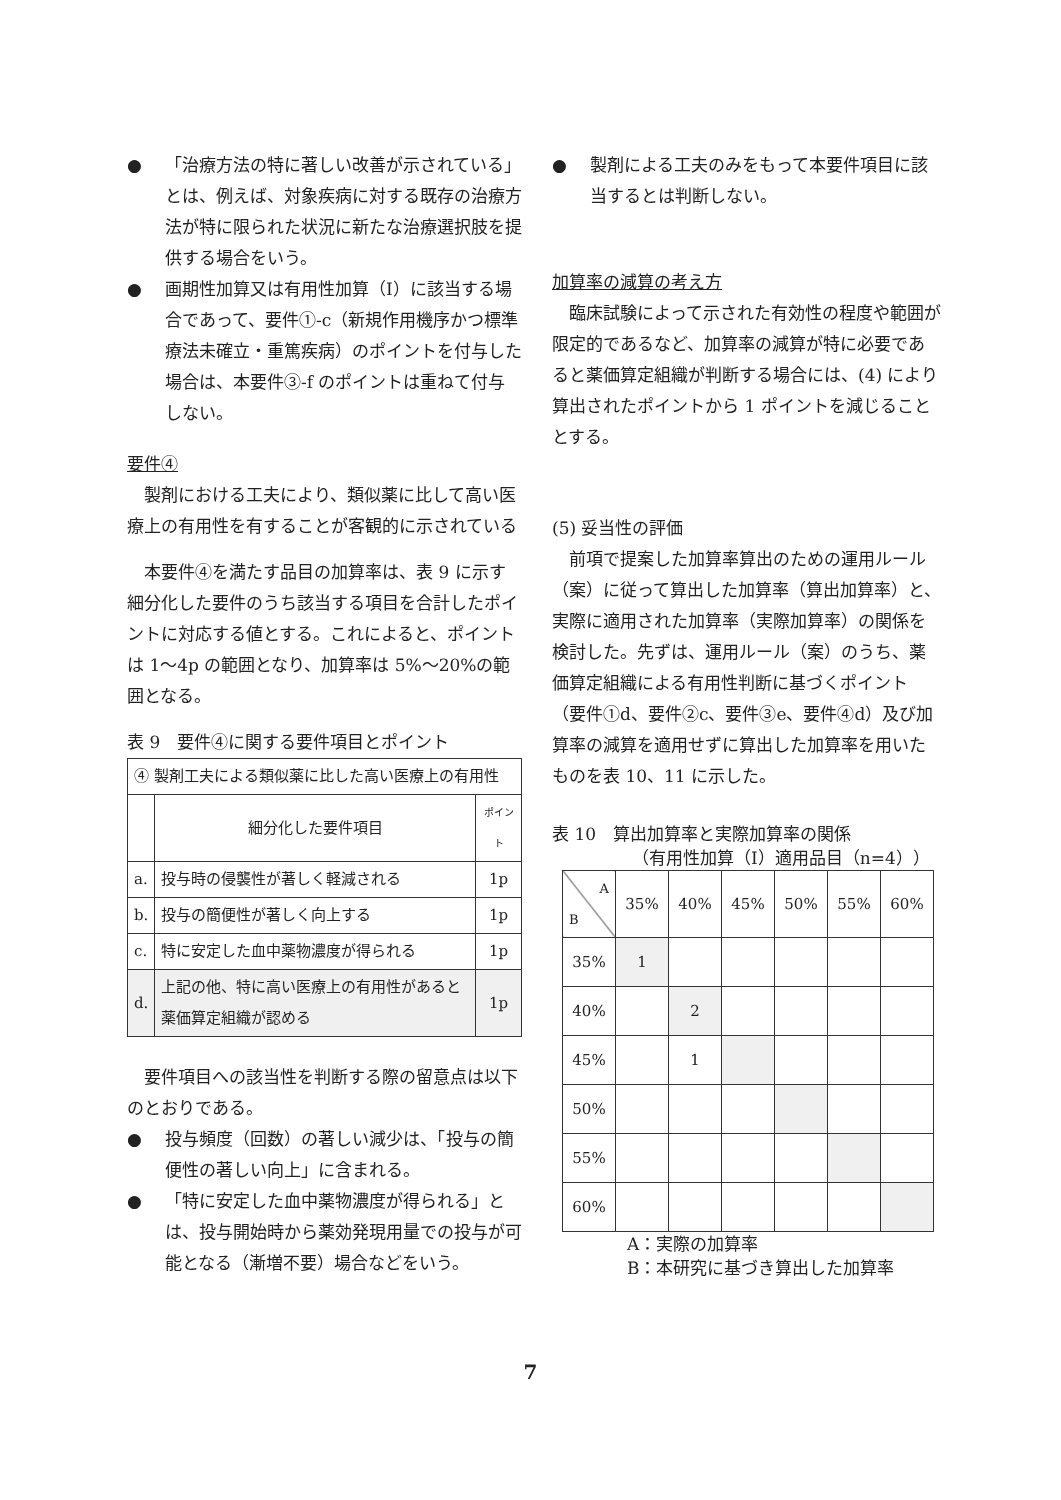● 「治療方法の特に著しい改善が示されている」とは、例えば、対象疾病に対する既存の治療方法が特に限られた状況に新たな治療選択肢を提供する場合をいう。
● 画期性加算又は有用性加算（Ⅰ）に該当する場合であって、要件①-c（新規作用機序かつ標準療法未確立・重篤疾病）のポイントを付与した場合は、本要件③-f のポイントは重ねて付与しない。
要件④
製剤における工夫により、類似薬に比して高い医療上の有用性を有することが客観的に示されている
本要件④を満たす品目の加算率は、表 9 に示す細分化した要件のうち該当する項目を合計したポイントに対応する値とする。これによると、ポイントは 1～4p の範囲となり、加算率は 5%～20%の範囲となる。
表 9　要件④に関する要件項目とポイント
| ④ 製剤工夫による類似薬に比した高い医療上の有用性 | | |
| | 細分化した要件項目 | ポイント |
| a. | 投与時の侵襲性が著しく軽減される | 1p |
| b. | 投与の簡便性が著しく向上する | 1p |
| c. | 特に安定した血中薬物濃度が得られる | 1p |
| d. | 上記の他、特に高い医療上の有用性があると薬価算定組織が認める | 1p |
要件項目への該当性を判断する際の留意点は以下のとおりである。
● 投与頻度（回数）の著しい減少は、「投与の簡便性の著しい向上」に含まれる。
● 「特に安定した血中薬物濃度が得られる」とは、投与開始時から薬効発現用量での投与が可能となる（漸増不要）場合などをいう。
● 製剤による工夫のみをもって本要件項目に該当するとは判断しない。
加算率の減算の考え方
臨床試験によって示された有効性の程度や範囲が限定的であるなど、加算率の減算が特に必要であると薬価算定組織が判断する場合には、(4) により算出されたポイントから 1 ポイントを減じることとする。
(5) 妥当性の評価
前項で提案した加算率算出のための運用ルール（案）に従って算出した加算率（算出加算率）と、実際に適用された加算率（実際加算率）の関係を検討した。先ずは、運用ルール（案）のうち、薬価算定組織による有用性判断に基づくポイント（要件①d、要件②c、要件③e、要件④d）及び加算率の減算を適用せずに算出した加算率を用いたものを表 10、11 に示した。
表 10　算出加算率と実際加算率の関係
（有用性加算（Ⅰ）適用品目（n=4））
| A B | 35% | 40% | 45% | 50% | 55% | 60% |
| 35% | 1 | | | | | |
| 40% | | 2 | | | | |
| 45% | | 1 | | | | |
| 50% | | | | | | |
| 55% | | | | | | |
| 60% | | | | | | |
A：実際の加算率
B：本研究に基づき算出した加算率
7